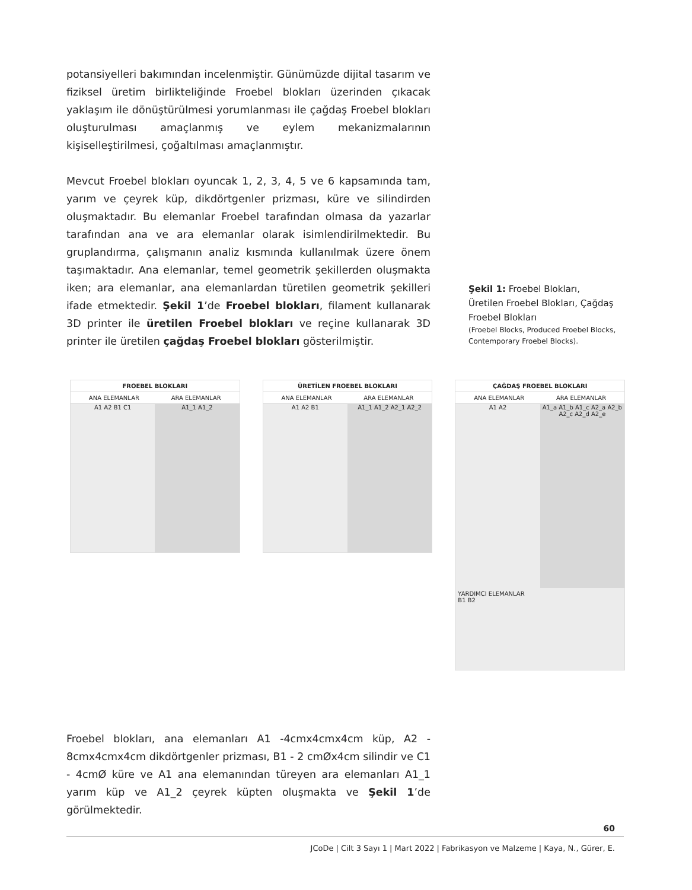potansiyelleri bakımından incelenmiştir. Günümüzde dijital tasarım ve fiziksel üretim birlikteliğinde Froebel blokları üzerinden çıkacak yaklaşım ile dönüştürülmesi yorumlanması ile çağdaş Froebel blokları oluşturulması amaçlanmış ve eylem mekanizmalarının kişiselleştirilmesi, çoğaltılması amaçlanmıştır.
Mevcut Froebel blokları oyuncak 1, 2, 3, 4, 5 ve 6 kapsamında tam, yarım ve çeyrek küp, dikdörtgenler prizması, küre ve silindirden oluşmaktadır. Bu elemanlar Froebel tarafından olmasa da yazarlar tarafından ana ve ara elemanlar olarak isimlendirilmektedir. Bu gruplandırma, çalışmanın analiz kısmında kullanılmak üzere önem taşımaktadır. Ana elemanlar, temel geometrik şekillerden oluşmakta iken; ara elemanlar, ana elemanlardan türetilen geometrik şekilleri ifade etmektedir. Şekil 1’de Froebel blokları, filament kullanarak 3D printer ile üretilen Froebel blokları ve reçine kullanarak 3D printer ile üretilen çağdaş Froebel blokları gösterilmiştir.
Şekil 1: Froebel Blokları, Üretilen Froebel Blokları, Çağdaş Froebel Blokları
(Froebel Blocks, Produced Froebel Blocks, Contemporary Froebel Blocks).
FROEBEL BLOKLARI
ANA ELEMANLAR ARA ELEMANLAR
A1 A2 B1 C1 A1_1 A1_2
ÜRETİLEN FROEBEL BLOKLARI
ANA ELEMANLAR ARA ELEMANLAR
A1 A2 B1 A1_1 A1_2 A2_1 A2_2
ÇAĞDAŞ FROEBEL BLOKLARI
ANA ELEMANLAR ARA ELEMANLAR
A1 A2 A1_a A1_b A1_c A2_a A2_b A2_c A2_d A2_e
YARDIMCI ELEMANLAR
B1 B2
Froebel blokları, ana elemanları A1 -4cmx4cmx4cm küp, A2 - 8cmx4cmx4cm dikdörtgenler prizması, B1 - 2 cmØx4cm silindir ve C1 - 4cmØ küre ve A1 ana elemanından türeyen ara elemanları A1_1 yarım küp ve A1_2 çeyrek küpten oluşmakta ve Şekil 1’de görülmektedir.
60
JCoDe | Cilt 3 Sayı 1 | Mart 2022 | Fabrikasyon ve Malzeme | Kaya, N., Gürer, E.